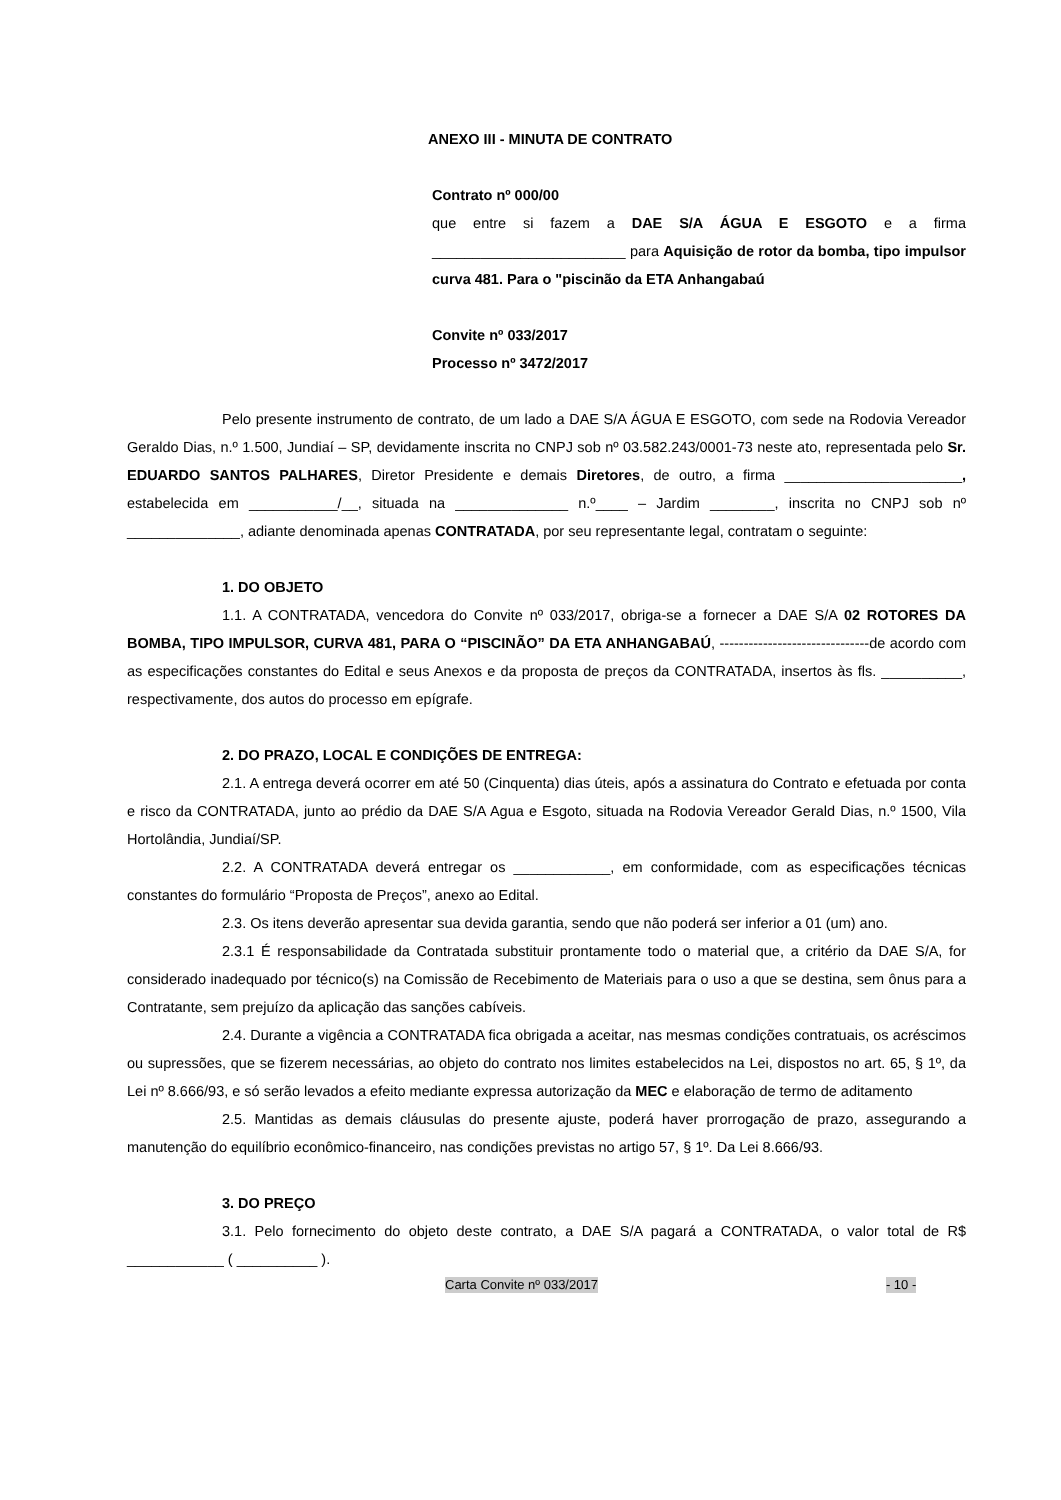ANEXO III - MINUTA DE CONTRATO
Contrato nº 000/00
que entre si fazem a DAE S/A ÁGUA E ESGOTO e a firma ________________________ para Aquisição de rotor da bomba, tipo impulsor curva 481. Para o "piscinão da ETA Anhangabaú
Convite nº 033/2017
Processo nº 3472/2017
Pelo presente instrumento de contrato, de um lado a DAE S/A ÁGUA E ESGOTO, com sede na Rodovia Vereador Geraldo Dias, n.º 1.500, Jundiaí – SP, devidamente inscrita no CNPJ sob nº 03.582.243/0001-73 neste ato, representada pelo Sr. EDUARDO SANTOS PALHARES, Diretor Presidente e demais Diretores, de outro, a firma ______________________, estabelecida em ___________/__, situada na ______________ n.º____ – Jardim ________, inscrita no CNPJ sob nº ______________, adiante denominada apenas CONTRATADA, por seu representante legal, contratam o seguinte:
1. DO OBJETO
1.1. A CONTRATADA, vencedora do Convite nº 033/2017, obriga-se a fornecer a DAE S/A 02 ROTORES DA BOMBA, TIPO IMPULSOR, CURVA 481, PARA O “PISCINÃO” DA ETA ANHANGABAÚ, -------------------------------de acordo com as especificações constantes do Edital e seus Anexos e da proposta de preços da CONTRATADA, insertos às fls. __________, respectivamente, dos autos do processo em epígrafe.
2. DO PRAZO, LOCAL E CONDIÇÕES DE ENTREGA:
2.1. A entrega deverá ocorrer em até 50 (Cinquenta) dias úteis, após a assinatura do Contrato e efetuada por conta e risco da CONTRATADA, junto ao prédio da DAE S/A Agua e Esgoto, situada na Rodovia Vereador Gerald Dias, n.º 1500, Vila Hortolândia, Jundiaí/SP.
2.2. A CONTRATADA deverá entregar os ____________, em conformidade, com as especificações técnicas constantes do formulário “Proposta de Preços”, anexo ao Edital.
2.3. Os itens deverão apresentar sua devida garantia, sendo que não poderá ser inferior a 01 (um) ano.
2.3.1 É responsabilidade da Contratada substituir prontamente todo o material que, a critério da DAE S/A, for considerado inadequado por técnico(s) na Comissão de Recebimento de Materiais para o uso a que se destina, sem ônus para a Contratante, sem prejuízo da aplicação das sanções cabíveis.
2.4. Durante a vigência a CONTRATADA fica obrigada a aceitar, nas mesmas condições contratuais, os acréscimos ou supressões, que se fizerem necessárias, ao objeto do contrato nos limites estabelecidos na Lei, dispostos no art. 65, § 1º, da Lei nº 8.666/93, e só serão levados a efeito mediante expressa autorização da MEC e elaboração de termo de aditamento
2.5. Mantidas as demais cláusulas do presente ajuste, poderá haver prorrogação de prazo, assegurando a manutenção do equilíbrio econômico-financeiro, nas condições previstas no artigo 57, § 1º. Da Lei 8.666/93.
3. DO PREÇO
3.1. Pelo fornecimento do objeto deste contrato, a DAE S/A pagará a CONTRATADA, o valor total de R$ ____________ ( __________ ).
Carta Convite nº 033/2017 - 10 -